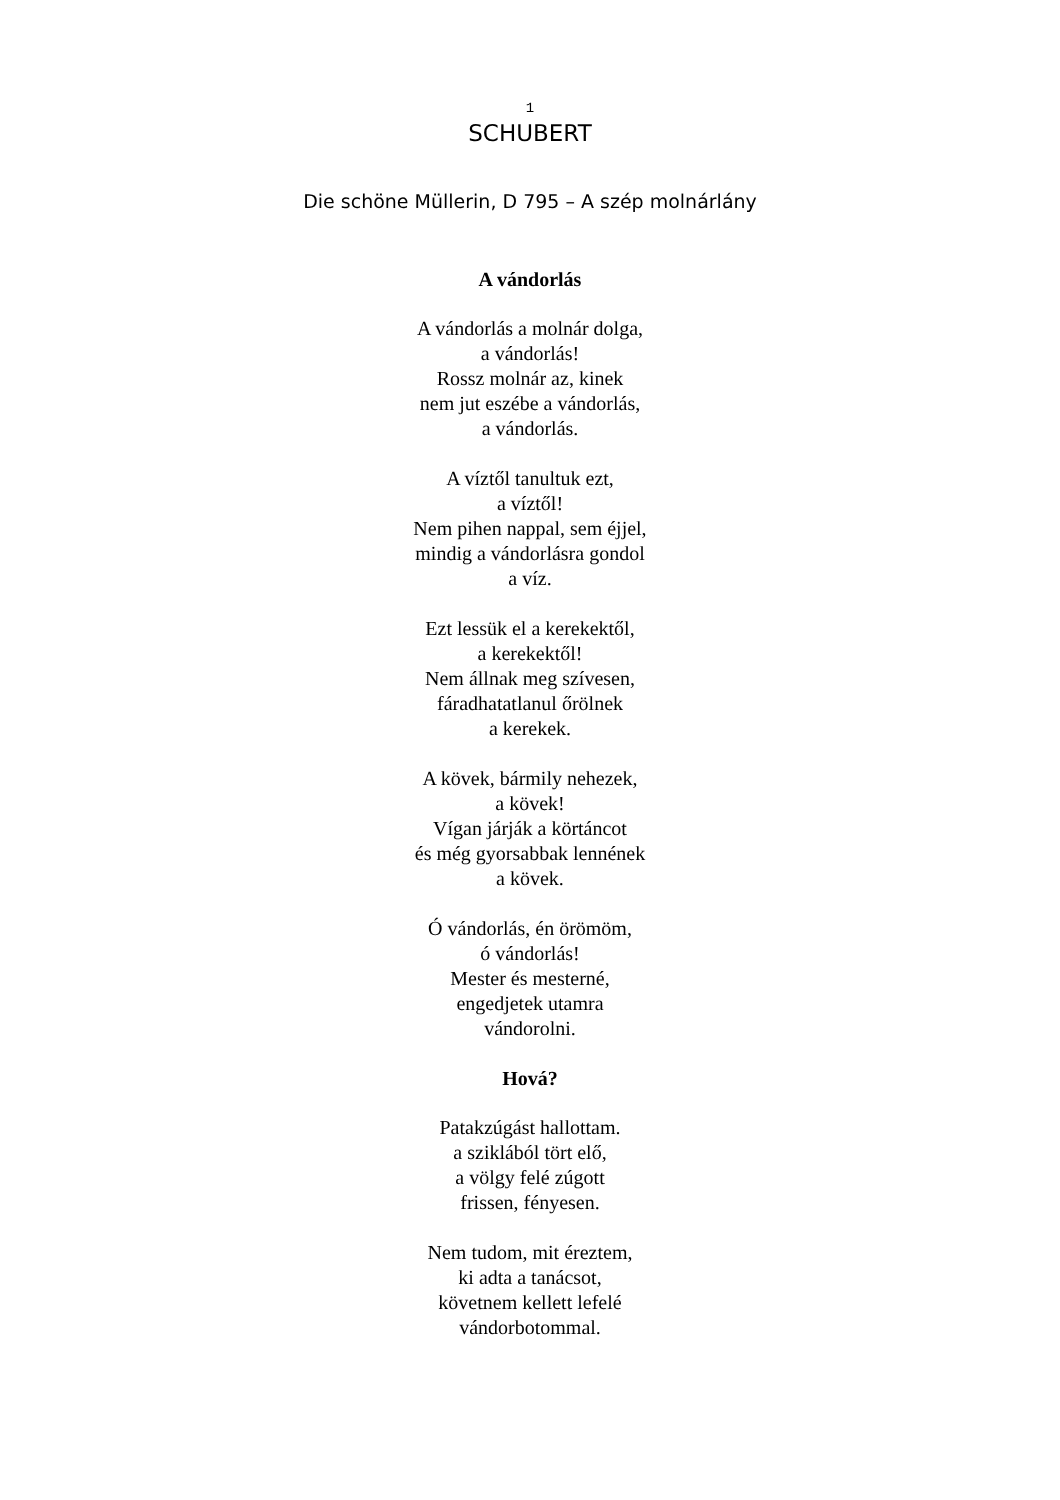1
SCHUBERT
Die schöne Müllerin, D 795 – A szép molnárlány
A vándorlás
A vándorlás a molnár dolga,
a vándorlás!
Rossz molnár az, kinek
nem jut eszébe a vándorlás,
a vándorlás.
A víztől tanultuk ezt,
a víztől!
Nem pihen nappal, sem éjjel,
mindig a vándorlásra gondol
a víz.
Ezt lessük el a kerekektől,
a kerekektől!
Nem állnak meg szívesen,
fáradhatatlanul őrölnek
a kerekek.
A kövek, bármily nehezek,
a kövek!
Vígan járják a körtáncot
és még gyorsabbak lennének
a kövek.
Ó vándorlás, én örömöm,
ó vándorlás!
Mester és mesterné,
engedjetek utamra
vándorolni.
Hová?
Patakzúgást hallottam.
a sziklából tört elő,
a völgy felé zúgott
frissen, fényesen.
Nem tudom, mit éreztem,
ki adta a tanácsot,
követnem kellett lefelé
vándorbotommal.